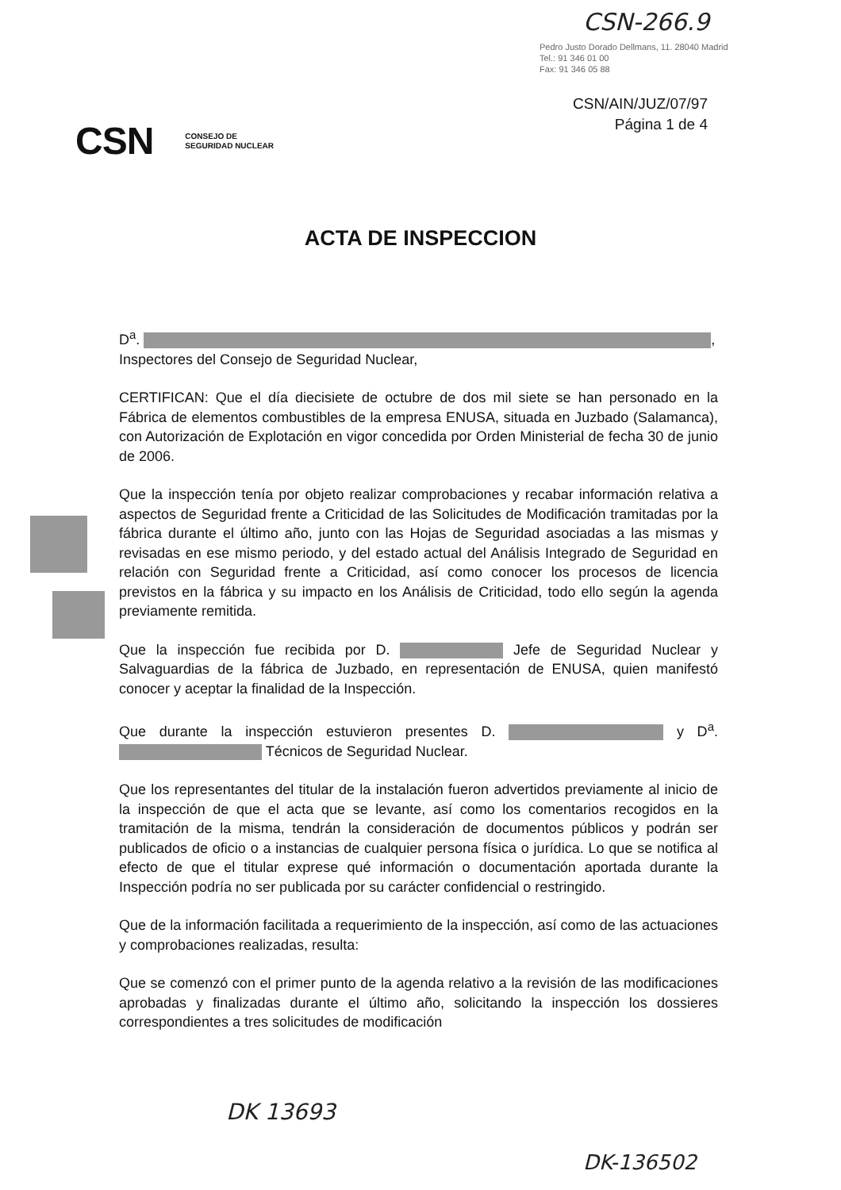CSN-266.9
Pedro Justo Dorado Dellmans, 11. 28040 Madrid
Tel.: 91 346 01 00
Fax: 91 346 05 88
CSN/AIN/JUZ/07/97
Página 1 de 4
CSN CONSEJO DE
SEGURIDAD NUCLEAR
ACTA DE INSPECCION
D<sup>a</sup>. ,
Inspectores del Consejo de Seguridad Nuclear,
CERTIFICAN: Que el día diecisiete de octubre de dos mil siete se han personado en la Fábrica de elementos combustibles de la empresa ENUSA, situada en Juzbado (Salamanca), con Autorización de Explotación en vigor concedida por Orden Ministerial de fecha 30 de junio de 2006.
Que la inspección tenía por objeto realizar comprobaciones y recabar información relativa a aspectos de Seguridad frente a Criticidad de las Solicitudes de Modificación tramitadas por la fábrica durante el último año, junto con las Hojas de Seguridad asociadas a las mismas y revisadas en ese mismo periodo, y del estado actual del Análisis Integrado de Seguridad en relación con Seguridad frente a Criticidad, así como conocer los procesos de licencia previstos en la fábrica y su impacto en los Análisis de Criticidad, todo ello según la agenda previamente remitida.
Que la inspección fue recibida por D. Jefe de Seguridad Nuclear y Salvaguardias de la fábrica de Juzbado, en representación de ENUSA, quien manifestó conocer y aceptar la finalidad de la Inspección.
Que durante la inspección estuvieron presentes D. y D<sup>a</sup>. Técnicos de Seguridad Nuclear.
Que los representantes del titular de la instalación fueron advertidos previamente al inicio de la inspección de que el acta que se levante, así como los comentarios recogidos en la tramitación de la misma, tendrán la consideración de documentos públicos y podrán ser publicados de oficio o a instancias de cualquier persona física o jurídica. Lo que se notifica al efecto de que el titular exprese qué información o documentación aportada durante la Inspección podría no ser publicada por su carácter confidencial o restringido.
Que de la información facilitada a requerimiento de la inspección, así como de las actuaciones y comprobaciones realizadas, resulta:
Que se comenzó con el primer punto de la agenda relativo a la revisión de las modificaciones aprobadas y finalizadas durante el último año, solicitando la inspección los dossieres correspondientes a tres solicitudes de modificación
DK 13693
DK-136502